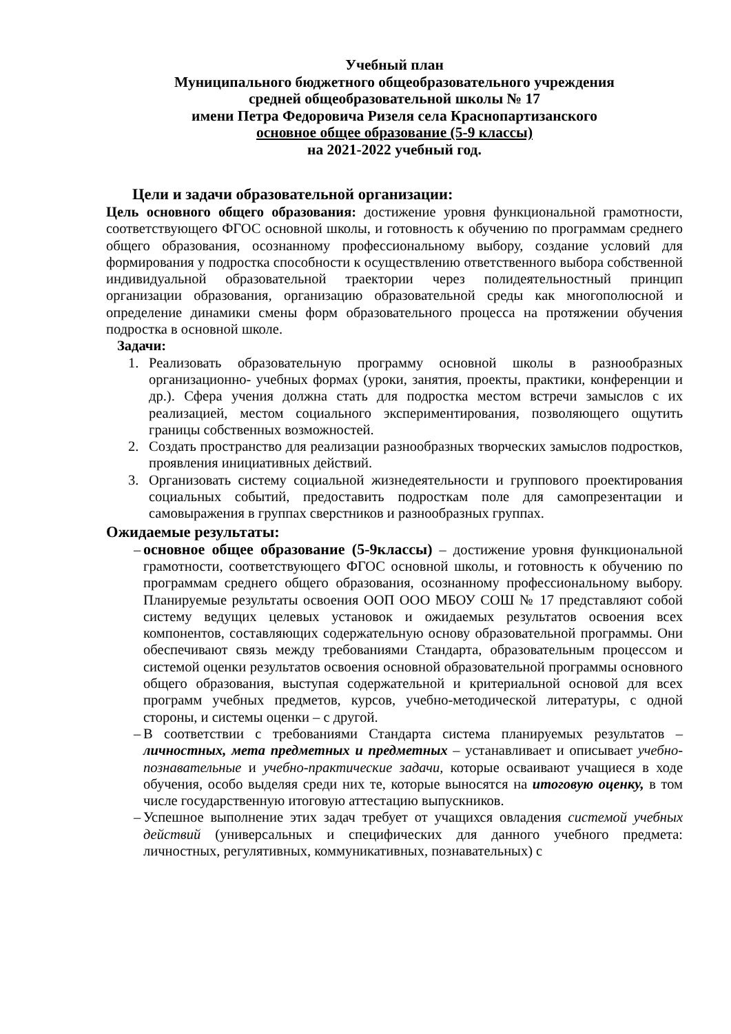Учебный план
Муниципального бюджетного общеобразовательного учреждения
средней общеобразовательной школы № 17
имени Петра Федоровича Ризеля села Краснопартизанского
основное общее образование (5-9 классы)
на 2021-2022 учебный год.
Цели и задачи образовательной организации:
Цель основного общего образования: достижение уровня функциональной грамотности, соответствующего ФГОС основной школы, и готовность к обучению по программам среднего общего образования, осознанному профессиональному выбору, создание условий для формирования у подростка способности к осуществлению ответственного выбора собственной индивидуальной образовательной траектории через полидеятельностный принцип организации образования, организацию образовательной среды как многополюсной и определение динамики смены форм образовательного процесса на протяжении обучения подростка в основной школе.
Задачи:
1. Реализовать образовательную программу основной школы в разнообразных организационно- учебных формах (уроки, занятия, проекты, практики, конференции и др.). Сфера учения должна стать для подростка местом встречи замыслов с их реализацией, местом социального экспериментирования, позволяющего ощутить границы собственных возможностей.
2. Создать пространство для реализации разнообразных творческих замыслов подростков, проявления инициативных действий.
3. Организовать систему социальной жизнедеятельности и группового проектирования социальных событий, предоставить подросткам поле для самопрезентации и самовыражения в группах сверстников и разнообразных группах.
Ожидаемые результаты:
– основное общее образование (5-9классы) – достижение уровня функциональной грамотности, соответствующего ФГОС основной школы, и готовность к обучению по программам среднего общего образования, осознанному профессиональному выбору. Планируемые результаты освоения ООП ООО МБОУ СОШ № 17 представляют собой систему ведущих целевых установок и ожидаемых результатов освоения всех компонентов, составляющих содержательную основу образовательной программы. Они обеспечивают связь между требованиями Стандарта, образовательным процессом и системой оценки результатов освоения основной образовательной программы основного общего образования, выступая содержательной и критериальной основой для всех программ учебных предметов, курсов, учебно-методической литературы, с одной стороны, и системы оценки – с другой.
– В соответствии с требованиями Стандарта система планируемых результатов – личностных, мета предметных и предметных – устанавливает и описывает учебно-познавательные и учебно-практические задачи, которые осваивают учащиеся в ходе обучения, особо выделяя среди них те, которые выносятся на итоговую оценку, в том числе государственную итоговую аттестацию выпускников.
– Успешное выполнение этих задач требует от учащихся овладения системой учебных действий (универсальных и специфических для данного учебного предмета: личностных, регулятивных, коммуникативных, познавательных) с